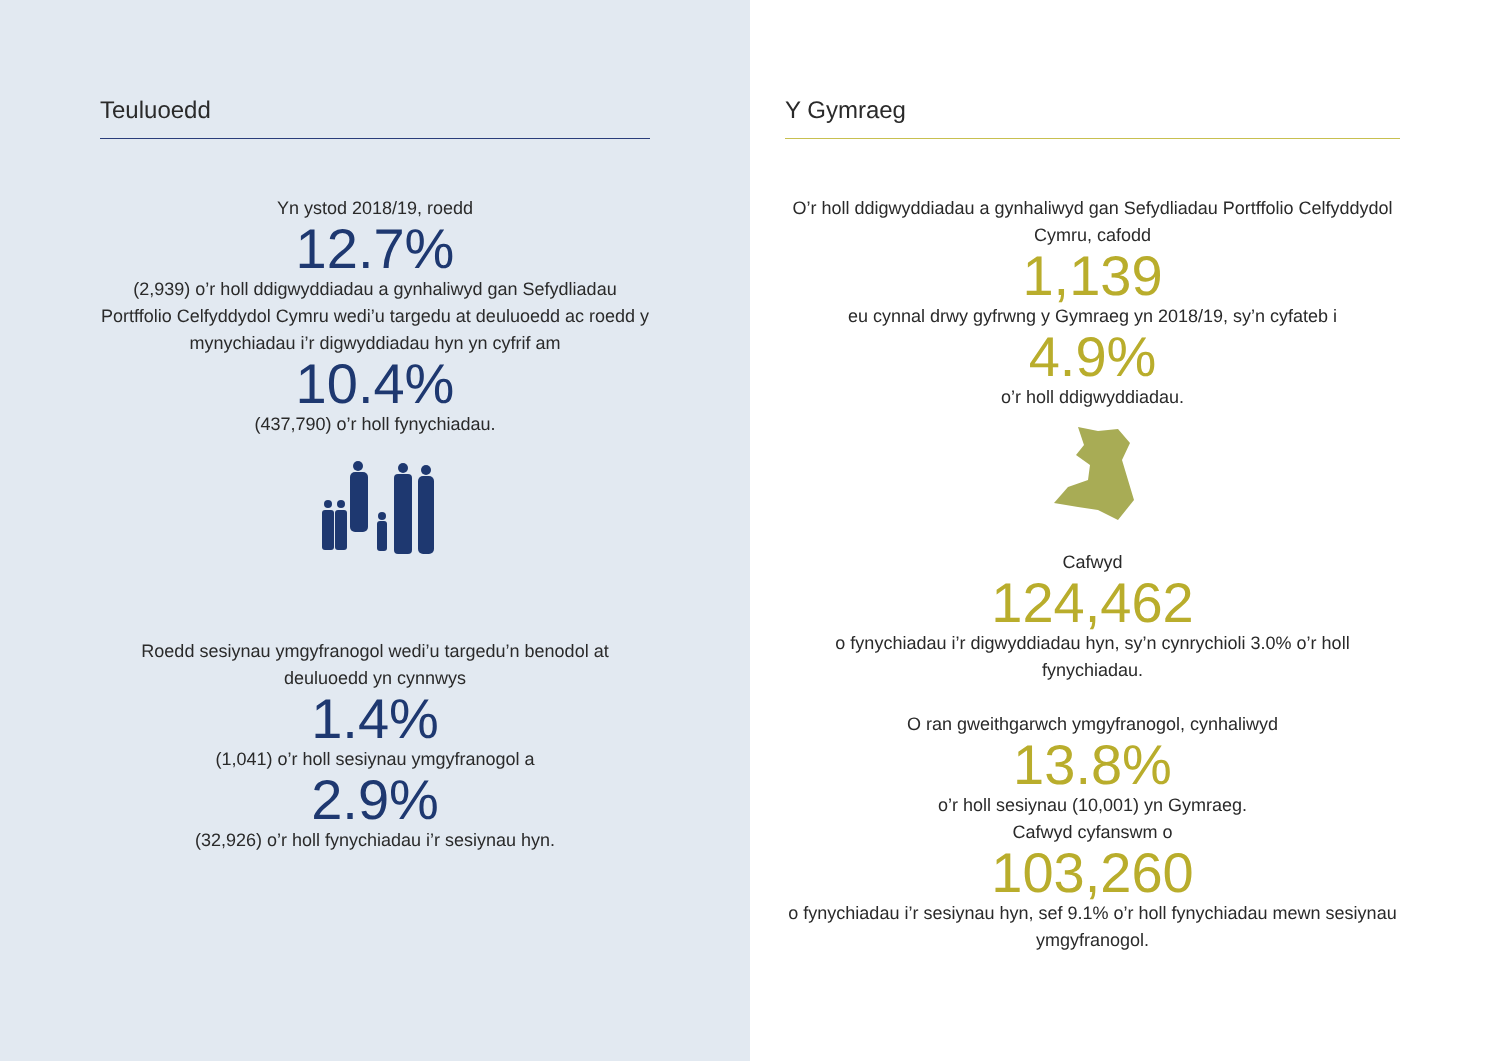Teuluoedd
Yn ystod 2018/19, roedd
12.7%
(2,939) o’r holl ddigwyddiadau a gynhaliwyd gan Sefydliadau Portffolio Celfyddydol Cymru wedi’u targedu at deuluoedd ac roedd y mynychiadau i’r digwyddiadau hyn yn cyfrif am
10.4%
(437,790) o’r holl fynychiadau.
Roedd sesiynau ymgyfranogol wedi’u targedu’n benodol at deuluoedd yn cynnwys
1.4%
(1,041) o’r holl sesiynau ymgyfranogol a
2.9%
(32,926) o’r holl fynychiadau i’r sesiynau hyn.
Y Gymraeg
O’r holl ddigwyddiadau a gynhaliwyd gan Sefydliadau Portffolio Celfyddydol Cymru, cafodd
1,139
eu cynnal drwy gyfrwng y Gymraeg yn 2018/19, sy’n cyfateb i
4.9%
o’r holl ddigwyddiadau.
Cafwyd
124,462
o fynychiadau i’r digwyddiadau hyn, sy’n cynrychioli 3.0% o’r holl fynychiadau.
O ran gweithgarwch ymgyfranogol, cynhaliwyd
13.8%
o’r holl sesiynau (10,001) yn Gymraeg.
Cafwyd cyfanswm o
103,260
o fynychiadau i’r sesiynau hyn, sef 9.1% o’r holl fynychiadau mewn sesiynau ymgyfranogol.